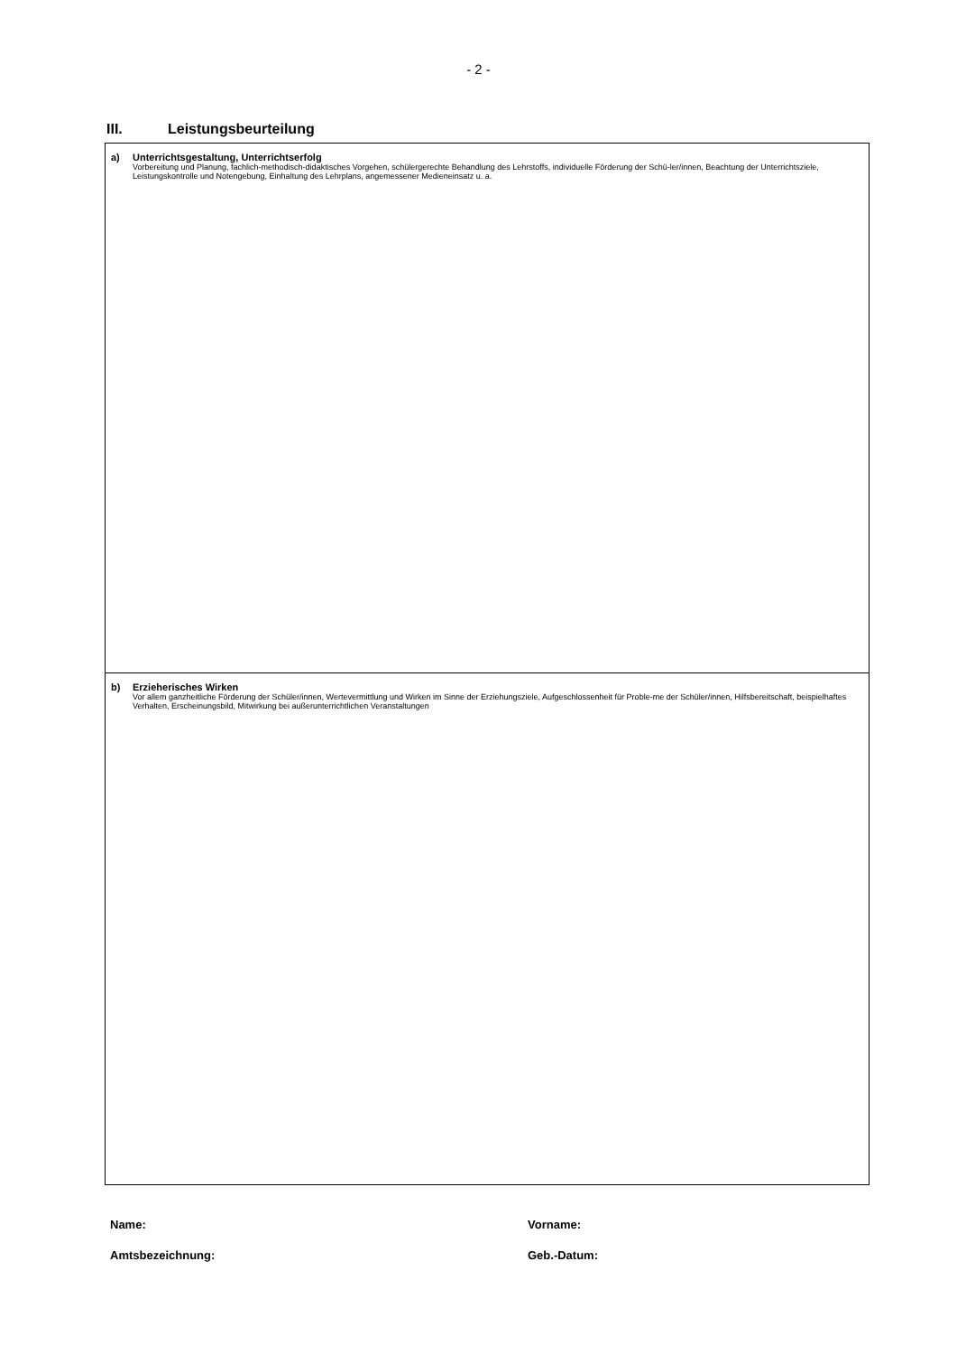- 2 -
III. Leistungsbeurteilung
a) Unterrichtsgestaltung, Unterrichtserfolg
Vorbereitung und Planung, fachlich-methodisch-didaktisches Vorgehen, schülergerechte Behandlung des Lehrstoffs, individuelle Förderung der Schü-ler/innen, Beachtung der Unterrichtsziele, Leistungskontrolle und Notengebung, Einhaltung des Lehrplans, angemessener Medieneinsatz u. a.
b) Erzieherisches Wirken
Vor allem ganzheitliche Förderung der Schüler/innen, Wertevermittlung und Wirken im Sinne der Erziehungsziele, Aufgeschlossenheit für Proble-me der Schüler/innen, Hilfsbereitschaft, beispielhaftes Verhalten, Erscheinungsbild, Mitwirkung bei außerunterrichtlichen Veranstaltungen
Name: Vorname:
Amtsbezeichnung: Geb.-Datum: